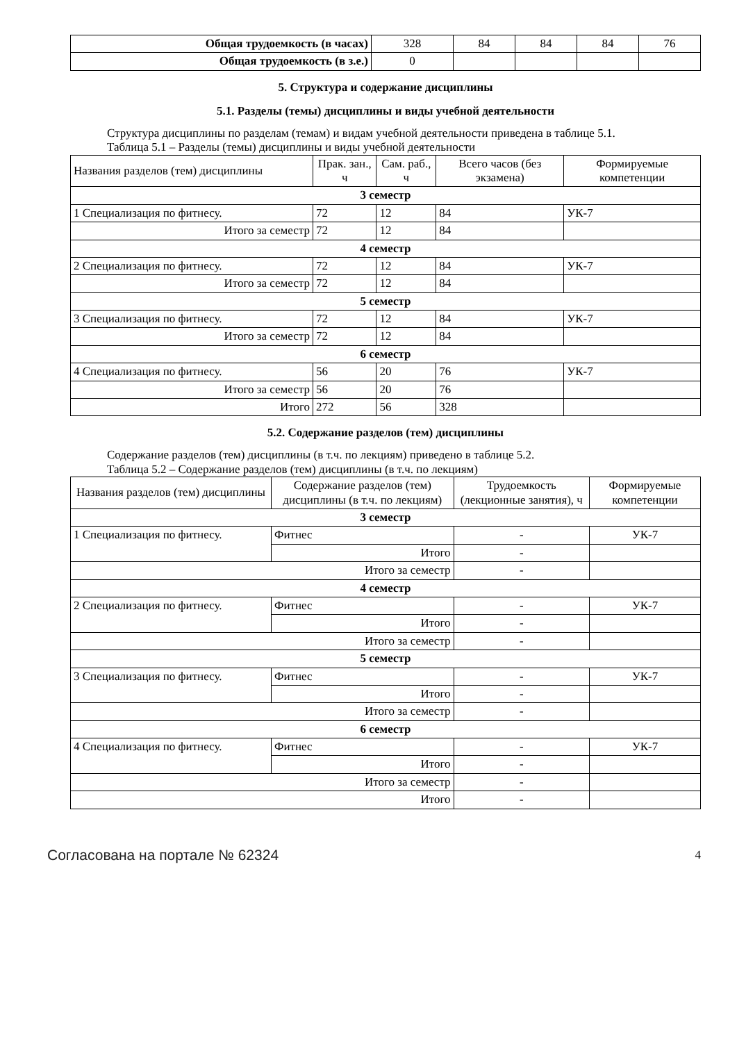| Общая трудоемкость (в часах) | 328 | 84 | 84 | 84 | 76 |
| Общая трудоемкость (в з.е.) | 0 | | | | |
5. Структура и содержание дисциплины
5.1. Разделы (темы) дисциплины и виды учебной деятельности
Структура дисциплины по разделам (темам) и видам учебной деятельности приведена в таблице 5.1.
Таблица 5.1 – Разделы (темы) дисциплины и виды учебной деятельности
| Названия разделов (тем) дисциплины | Прак. зан., ч | Сам. раб., ч | Всего часов (без экзамена) | Формируемые компетенции |
| --- | --- | --- | --- | --- |
| 3 семестр | | | | |
| 1 Специализация по фитнесу. | 72 | 12 | 84 | УК-7 |
| Итого за семестр | 72 | 12 | 84 | |
| 4 семестр | | | | |
| 2 Специализация по фитнесу. | 72 | 12 | 84 | УК-7 |
| Итого за семестр | 72 | 12 | 84 | |
| 5 семестр | | | | |
| 3 Специализация по фитнесу. | 72 | 12 | 84 | УК-7 |
| Итого за семестр | 72 | 12 | 84 | |
| 6 семестр | | | | |
| 4 Специализация по фитнесу. | 56 | 20 | 76 | УК-7 |
| Итого за семестр | 56 | 20 | 76 | |
| Итого | 272 | 56 | 328 | |
5.2. Содержание разделов (тем) дисциплины
Содержание разделов (тем) дисциплины (в т.ч. по лекциям) приведено в таблице 5.2.
Таблица 5.2 – Содержание разделов (тем) дисциплины (в т.ч. по лекциям)
| Названия разделов (тем) дисциплины | Содержание разделов (тем) дисциплины (в т.ч. по лекциям) | Трудоемкость (лекционные занятия), ч | Формируемые компетенции |
| --- | --- | --- | --- |
| 3 семестр | | | |
| 1 Специализация по фитнесу. | Фитнес | - | УК-7 |
| | Итого | - | |
| Итого за семестр | | - | |
| 4 семестр | | | |
| 2 Специализация по фитнесу. | Фитнес | - | УК-7 |
| | Итого | - | |
| Итого за семестр | | - | |
| 5 семестр | | | |
| 3 Специализация по фитнесу. | Фитнес | - | УК-7 |
| | Итого | - | |
| Итого за семестр | | - | |
| 6 семестр | | | |
| 4 Специализация по фитнесу. | Фитнес | - | УК-7 |
| | Итого | - | |
| Итого за семестр | | - | |
| Итого | | - | |
Согласована на портале № 62324 4